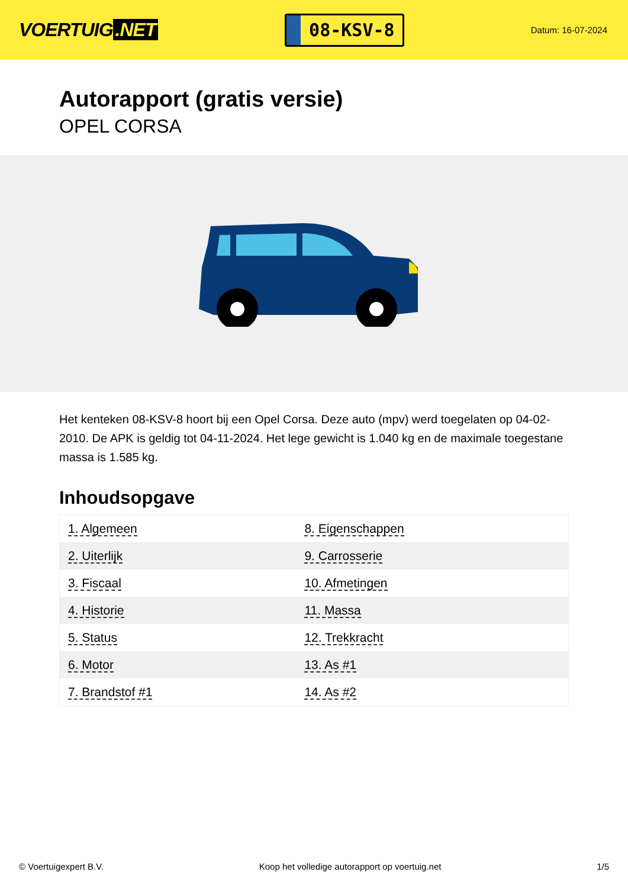VOERTUIG.NET
08-KSV-8
Datum: 16-07-2024
Autorapport (gratis versie)
OPEL CORSA
Het kenteken 08-KSV-8 hoort bij een Opel Corsa. Deze auto (mpv) werd toegelaten op 04-02-2010. De APK is geldig tot 04-11-2024. Het lege gewicht is 1.040 kg en de maximale toegestane massa is 1.585 kg.
Inhoudsopgave
| 1. Algemeen | 8. Eigenschappen |
| 2. Uiterlijk | 9. Carrosserie |
| 3. Fiscaal | 10. Afmetingen |
| 4. Historie | 11. Massa |
| 5. Status | 12. Trekkracht |
| 6. Motor | 13. As #1 |
| 7. Brandstof #1 | 14. As #2 |
© Voertuigexpert B.V. Koop het volledige autorapport op voertuig.net 1/5